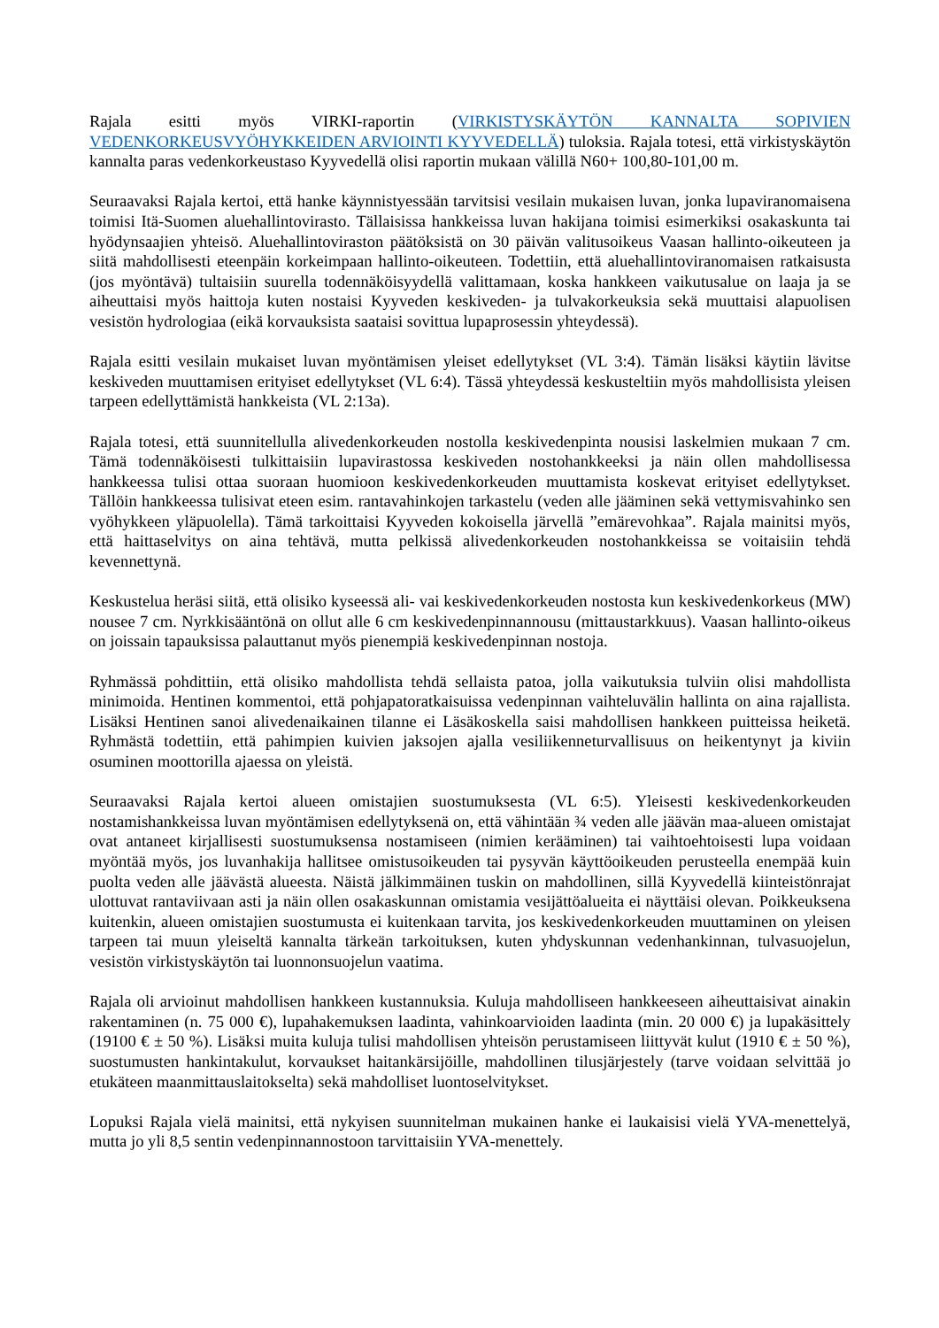Rajala esitti myös VIRKI-raportin (VIRKISTYSKÄYTÖN KANNALTA SOPIVIEN VEDENKORKEUSVYÖHYKKEIDEN ARVIOINTI KYYVEDELLÄ) tuloksia. Rajala totesi, että virkistyskäytön kannalta paras vedenkorkeustaso Kyyvedellä olisi raportin mukaan välillä N60+ 100,80-101,00 m.
Seuraavaksi Rajala kertoi, että hanke käynnistyessään tarvitsisi vesilain mukaisen luvan, jonka lupaviranomaisena toimisi Itä-Suomen aluehallintovirasto. Tällaisissa hankkeissa luvan hakijana toimisi esimerkiksi osakaskunta tai hyödynsaajien yhteisö. Aluehallintoviraston päätöksistä on 30 päivän valitusoikeus Vaasan hallinto-oikeuteen ja siitä mahdollisesti eteenpäin korkeimpaan hallinto-oikeuteen. Todettiin, että aluehallintoviranomaisen ratkaisusta (jos myöntävä) tultaisiin suurella todennäköisyydellä valittamaan, koska hankkeen vaikutusalue on laaja ja se aiheuttaisi myös haittoja kuten nostaisi Kyyveden keskiveden- ja tulvakorkeuksia sekä muuttaisi alapuolisen vesistön hydrologiaa (eikä korvauksista saataisi sovittua lupaprosessin yhteydessä).
Rajala esitti vesilain mukaiset luvan myöntämisen yleiset edellytykset (VL 3:4). Tämän lisäksi käytiin lävitse keskiveden muuttamisen erityiset edellytykset (VL 6:4). Tässä yhteydessä keskusteltiin myös mahdollisista yleisen tarpeen edellyttämistä hankkeista (VL 2:13a).
Rajala totesi, että suunnitellulla alivedenkorkeuden nostolla keskivedenpinta nousisi laskelmien mukaan 7 cm. Tämä todennäköisesti tulkittaisiin lupavirastossa keskiveden nostohankkeeksi ja näin ollen mahdollisessa hankkeessa tulisi ottaa suoraan huomioon keskivedenkorkeuden muuttamista koskevat erityiset edellytykset. Tällöin hankkeessa tulisivat eteen esim. rantavahinkojen tarkastelu (veden alle jääminen sekä vettymisvahinko sen vyöhykkeen yläpuolella). Tämä tarkoittaisi Kyyveden kokoisella järvellä ”emärevohkaa”. Rajala mainitsi myös, että haittaselvitys on aina tehtävä, mutta pelkissä alivedenkorkeuden nostohankkeissa se voitaisiin tehdä kevennettynä.
Keskustelua heräsi siitä, että olisiko kyseessä ali- vai keskivedenkorkeuden nostosta kun keskivedenkorkeus (MW) nousee 7 cm. Nyrkkisääntönä on ollut alle 6 cm keskivedenpinnannousu (mittaustarkkuus). Vaasan hallinto-oikeus on joissain tapauksissa palauttanut myös pienempiä keskivedenpinnan nostoja.
Ryhmässä pohdittiin, että olisiko mahdollista tehdä sellaista patoa, jolla vaikutuksia tulviin olisi mahdollista minimoida. Hentinen kommentoi, että pohjapatoratkaisuissa vedenpinnan vaihteluvälin hallinta on aina rajallista. Lisäksi Hentinen sanoi alivedenaikainen tilanne ei Läsäkoskella saisi mahdollisen hankkeen puitteissa heiketä. Ryhmästä todettiin, että pahimpien kuivien jaksojen ajalla vesiliikenneturvallisuus on heikentynyt ja kiviin osuminen moottorilla ajaessa on yleistä.
Seuraavaksi Rajala kertoi alueen omistajien suostumuksesta (VL 6:5). Yleisesti keskivedenkorkeuden nostamishankkeissa luvan myöntämisen edellytyksenä on, että vähintään ¾ veden alle jäävän maa-alueen omistajat ovat antaneet kirjallisesti suostumuksensa nostamiseen (nimien kerääminen) tai vaihtoehtoisesti lupa voidaan myöntää myös, jos luvanhakija hallitsee omistusoikeuden tai pysyvän käyttöoikeuden perusteella enempää kuin puolta veden alle jäävästä alueesta. Näistä jälkimmäinen tuskin on mahdollinen, sillä Kyyvedellä kiinteistönrajat ulottuvat rantaviivaan asti ja näin ollen osakaskunnan omistamia vesijättöalueita ei näyttäisi olevan. Poikkeuksena kuitenkin, alueen omistajien suostumusta ei kuitenkaan tarvita, jos keskivedenkorkeuden muuttaminen on yleisen tarpeen tai muun yleiseltä kannalta tärkeän tarkoituksen, kuten yhdyskunnan vedenhankinnan, tulvasuojelun, vesistön virkistyskäytön tai luonnonsuojelun vaatima.
Rajala oli arvioinut mahdollisen hankkeen kustannuksia. Kuluja mahdolliseen hankkeeseen aiheuttaisivat ainakin rakentaminen (n. 75 000 €), lupahakemuksen laadinta, vahinkoarvioiden laadinta (min. 20 000 €) ja lupakäsittely (19100 € ± 50 %). Lisäksi muita kuluja tulisi mahdollisen yhteisön perustamiseen liittyvät kulut (1910 € ± 50 %), suostumusten hankintakulut, korvaukset haitankärsijöille, mahdollinen tilusjärjestely (tarve voidaan selvittää jo etukäteen maanmittauslaitokselta) sekä mahdolliset luontoselvitykset.
Lopuksi Rajala vielä mainitsi, että nykyisen suunnitelman mukainen hanke ei laukaisisi vielä YVA-menettelyä, mutta jo yli 8,5 sentin vedenpinnannostoon tarvittaisiin YVA-menettely.